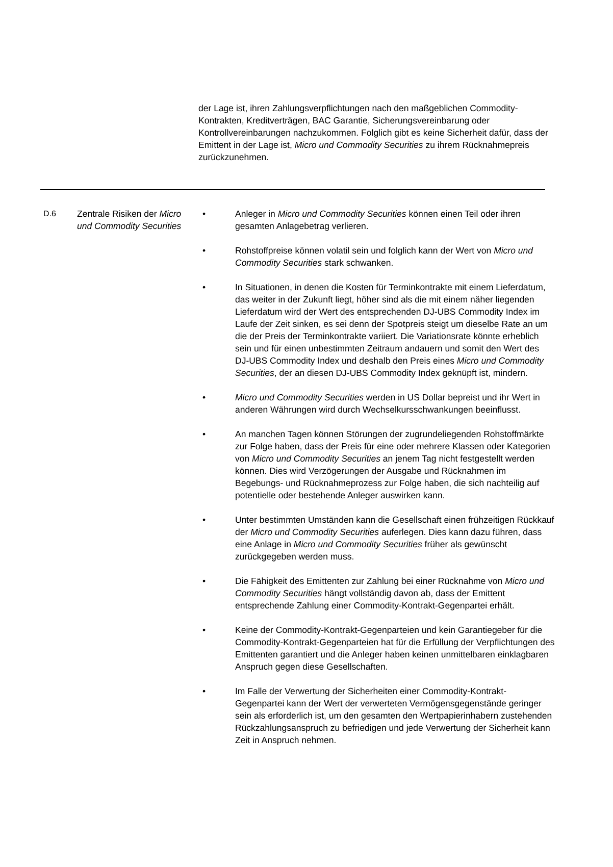der Lage ist, ihren Zahlungsverpflichtungen nach den maßgeblichen Commodity-Kontrakten, Kreditverträgen, BAC Garantie, Sicherungsvereinbarung oder Kontrollvereinbarungen nachzukommen. Folglich gibt es keine Sicherheit dafür, dass der Emittent in der Lage ist, Micro und Commodity Securities zu ihrem Rücknahmepreis zurückzunehmen.
D.6 Zentrale Risiken der Micro und Commodity Securities
• Anleger in Micro und Commodity Securities können einen Teil oder ihren gesamten Anlagebetrag verlieren.
• Rohstoffpreise können volatil sein und folglich kann der Wert von Micro und Commodity Securities stark schwanken.
• In Situationen, in denen die Kosten für Terminkontrakte mit einem Lieferdatum, das weiter in der Zukunft liegt, höher sind als die mit einem näher liegenden Lieferdatum wird der Wert des entsprechenden DJ-UBS Commodity Index im Laufe der Zeit sinken, es sei denn der Spotpreis steigt um dieselbe Rate an um die der Preis der Terminkontrakte variiert. Die Variationsrate könnte erheblich sein und für einen unbestimmten Zeitraum andauern und somit den Wert des DJ-UBS Commodity Index und deshalb den Preis eines Micro und Commodity Securities, der an diesen DJ-UBS Commodity Index geknüpft ist, mindern.
• Micro und Commodity Securities werden in US Dollar bepreist und ihr Wert in anderen Währungen wird durch Wechselkursschwankungen beeinflusst.
• An manchen Tagen können Störungen der zugrundeliegenden Rohstoffmärkte zur Folge haben, dass der Preis für eine oder mehrere Klassen oder Kategorien von Micro und Commodity Securities an jenem Tag nicht festgestellt werden können. Dies wird Verzögerungen der Ausgabe und Rücknahmen im Begebungs- und Rücknahmeprozess zur Folge haben, die sich nachteilig auf potentielle oder bestehende Anleger auswirken kann.
• Unter bestimmten Umständen kann die Gesellschaft einen frühzeitigen Rückkauf der Micro und Commodity Securities auferlegen. Dies kann dazu führen, dass eine Anlage in Micro und Commodity Securities früher als gewünscht zurückgegeben werden muss.
• Die Fähigkeit des Emittenten zur Zahlung bei einer Rücknahme von Micro und Commodity Securities hängt vollständig davon ab, dass der Emittent entsprechende Zahlung einer Commodity-Kontrakt-Gegenpartei erhält.
• Keine der Commodity-Kontrakt-Gegenparteien und kein Garantiegeber für die Commodity-Kontrakt-Gegenparteien hat für die Erfüllung der Verpflichtungen des Emittenten garantiert und die Anleger haben keinen unmittelbaren einklagbaren Anspruch gegen diese Gesellschaften.
• Im Falle der Verwertung der Sicherheiten einer Commodity-Kontrakt-Gegenpartei kann der Wert der verwerteten Vermögensgegenstände geringer sein als erforderlich ist, um den gesamten den Wertpapierinhabern zustehenden Rückzahlungsanspruch zu befriedigen und jede Verwertung der Sicherheit kann Zeit in Anspruch nehmen.